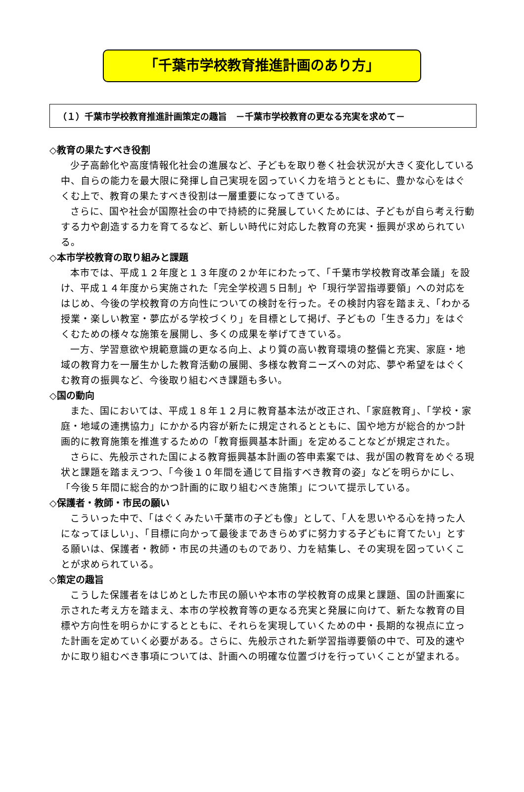「千葉市学校教育推進計画のあり方」
（１）千葉市学校教育推進計画策定の趣旨　－千葉市学校教育の更なる充実を求めて－
◇教育の果たすべき役割
少子高齢化や高度情報化社会の進展など、子どもを取り巻く社会状況が大きく変化している中、自らの能力を最大限に発揮し自己実現を図っていく力を培うとともに、豊かな心をはぐくむ上で、教育の果たすべき役割は一層重要になってきている。
さらに、国や社会が国際社会の中で持続的に発展していくためには、子どもが自ら考え行動する力や創造する力を育てるなど、新しい時代に対応した教育の充実・振興が求められている。
◇本市学校教育の取り組みと課題
本市では、平成１２年度と１３年度の２か年にわたって、「千葉市学校教育改革会議」を設け、平成１４年度から実施された「完全学校週５日制」や「現行学習指導要領」への対応をはじめ、今後の学校教育の方向性についての検討を行った。その検討内容を踏まえ、「わかる授業・楽しい教室・夢広がる学校づくり」を目標として掲げ、子どもの「生きる力」をはぐくむための様々な施策を展開し、多くの成果を挙げてきている。
一方、学習意欲や規範意識の更なる向上、より質の高い教育環境の整備と充実、家庭・地域の教育力を一層生かした教育活動の展開、多様な教育ニーズへの対応、夢や希望をはぐくむ教育の振興など、今後取り組むべき課題も多い。
◇国の動向
また、国においては、平成１８年１２月に教育基本法が改正され、「家庭教育」、「学校・家庭・地域の連携協力」にかかる内容が新たに規定されるとともに、国や地方が総合的かつ計画的に教育施策を推進するための「教育振興基本計画」を定めることなどが規定された。
さらに、先般示された国による教育振興基本計画の答申素案では、我が国の教育をめぐる現状と課題を踏まえつつ、「今後１０年間を通じて目指すべき教育の姿」などを明らかにし、「今後５年間に総合的かつ計画的に取り組むべき施策」について提示している。
◇保護者・教師・市民の願い
こういった中で、「はぐくみたい千葉市の子ども像」として、「人を思いやる心を持った人になってほしい」、「目標に向かって最後まであきらめずに努力する子どもに育てたい」とする願いは、保護者・教師・市民の共通のものであり、力を結集し、その実現を図っていくことが求められている。
◇策定の趣旨
こうした保護者をはじめとした市民の願いや本市の学校教育の成果と課題、国の計画案に示された考え方を踏まえ、本市の学校教育等の更なる充実と発展に向けて、新たな教育の目標や方向性を明らかにするとともに、それらを実現していくための中・長期的な視点に立った計画を定めていく必要がある。さらに、先般示された新学習指導要領の中で、可及的速やかに取り組むべき事項については、計画への明確な位置づけを行っていくことが望まれる。